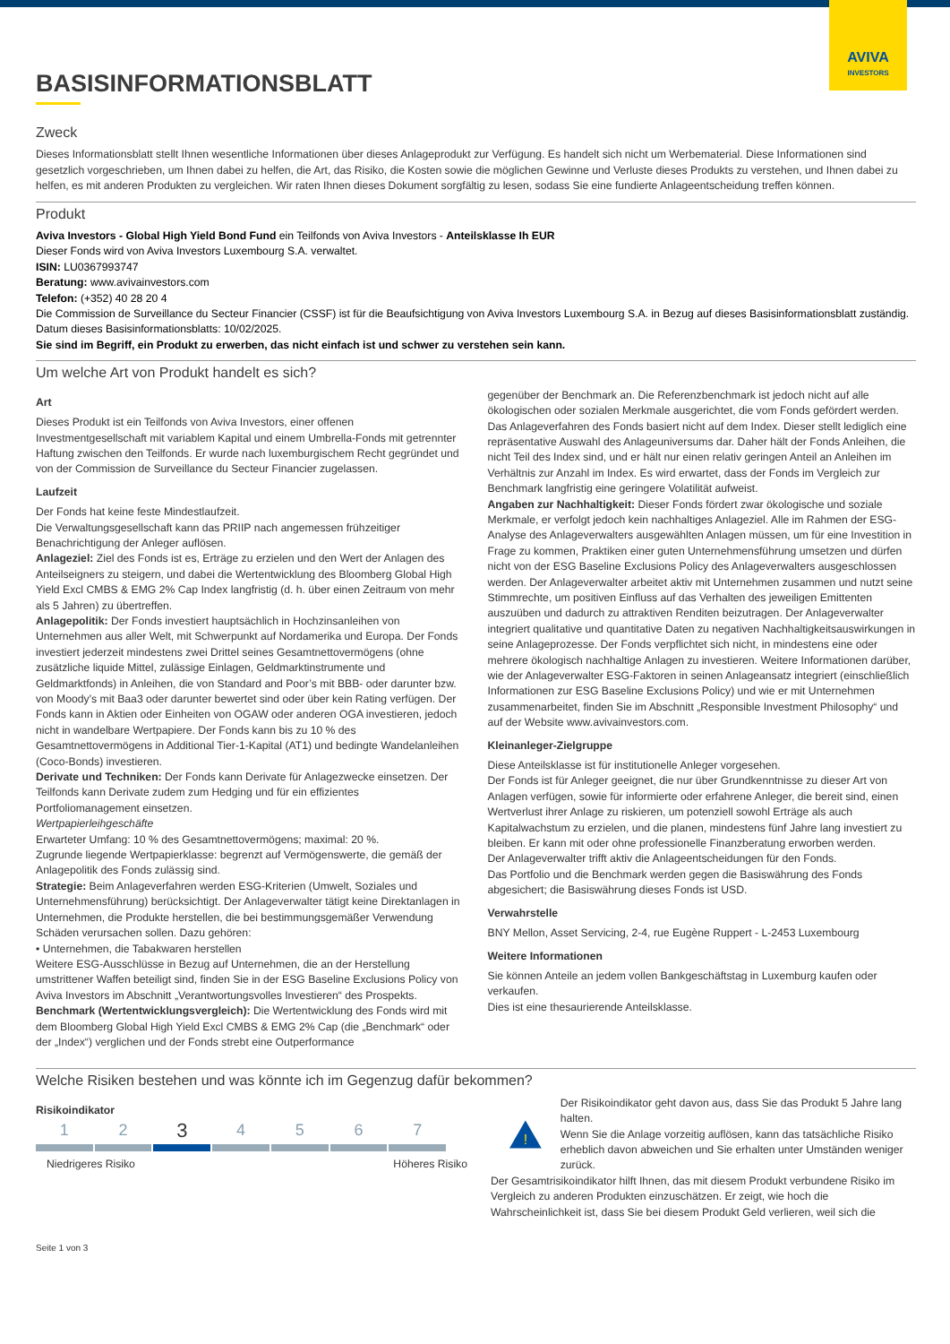AVIVA
INVESTORS
BASISINFORMATIONSBLATT
Zweck
Dieses Informationsblatt stellt Ihnen wesentliche Informationen über dieses Anlageprodukt zur Verfügung. Es handelt sich nicht um Werbematerial. Diese Informationen sind gesetzlich vorgeschrieben, um Ihnen dabei zu helfen, die Art, das Risiko, die Kosten sowie die möglichen Gewinne und Verluste dieses Produkts zu verstehen, und Ihnen dabei zu helfen, es mit anderen Produkten zu vergleichen. Wir raten Ihnen dieses Dokument sorgfältig zu lesen, sodass Sie eine fundierte Anlageentscheidung treffen können.
Produkt
Aviva Investors - Global High Yield Bond Fund ein Teilfonds von Aviva Investors - Anteilsklasse Ih EUR
Dieser Fonds wird von Aviva Investors Luxembourg S.A. verwaltet.
ISIN: LU0367993747
Beratung: www.avivainvestors.com
Telefon: (+352) 40 28 20 4
Die Commission de Surveillance du Secteur Financier (CSSF) ist für die Beaufsichtigung von Aviva Investors Luxembourg S.A. in Bezug auf dieses Basisinformationsblatt zuständig.
Datum dieses Basisinformationsblatts: 10/02/2025.
Sie sind im Begriff, ein Produkt zu erwerben, das nicht einfach ist und schwer zu verstehen sein kann.
Um welche Art von Produkt handelt es sich?
Art
Dieses Produkt ist ein Teilfonds von Aviva Investors, einer offenen Investmentgesellschaft mit variablem Kapital und einem Umbrella-Fonds mit getrennter Haftung zwischen den Teilfonds. Er wurde nach luxemburgischem Recht gegründet und von der Commission de Surveillance du Secteur Financier zugelassen.
Laufzeit
Der Fonds hat keine feste Mindestlaufzeit.
Die Verwaltungsgesellschaft kann das PRIIP nach angemessen frühzeitiger Benachrichtigung der Anleger auflösen.
Anlageziel: Ziel des Fonds ist es, Erträge zu erzielen und den Wert der Anlagen des Anteilseigners zu steigern, und dabei die Wertentwicklung des Bloomberg Global High Yield Excl CMBS & EMG 2% Cap Index langfristig (d. h. über einen Zeitraum von mehr als 5 Jahren) zu übertreffen.
Anlagepolitik: Der Fonds investiert hauptsächlich in Hochzinsanleihen von Unternehmen aus aller Welt, mit Schwerpunkt auf Nordamerika und Europa. Der Fonds investiert jederzeit mindestens zwei Drittel seines Gesamtnettovermögens (ohne zusätzliche liquide Mittel, zulässige Einlagen, Geldmarktinstrumente und Geldmarktfonds) in Anleihen, die von Standard and Poor’s mit BBB- oder darunter bzw. von Moody’s mit Baa3 oder darunter bewertet sind oder über kein Rating verfügen. Der Fonds kann in Aktien oder Einheiten von OGAW oder anderen OGA investieren, jedoch nicht in wandelbare Wertpapiere. Der Fonds kann bis zu 10 % des Gesamtnettovermögens in Additional Tier-1-Kapital (AT1) und bedingte Wandelanleihen (Coco-Bonds) investieren.
Derivate und Techniken: Der Fonds kann Derivate für Anlagezwecke einsetzen. Der Teilfonds kann Derivate zudem zum Hedging und für ein effizientes Portfoliomanagement einsetzen.
Wertpapierleihgeschäfte
Erwarteter Umfang: 10 % des Gesamtnettovermögens; maximal: 20 %.
Zugrunde liegende Wertpapierklasse: begrenzt auf Vermögenswerte, die gemäß der Anlagepolitik des Fonds zulässig sind.
Strategie: Beim Anlageverfahren werden ESG-Kriterien (Umwelt, Soziales und Unternehmensführung) berücksichtigt. Der Anlageverwalter tätigt keine Direktanlagen in Unternehmen, die Produkte herstellen, die bei bestimmungsgemäßer Verwendung Schäden verursachen sollen. Dazu gehören:
• Unternehmen, die Tabakwaren herstellen
Weitere ESG-Ausschlüsse in Bezug auf Unternehmen, die an der Herstellung umstrittener Waffen beteiligt sind, finden Sie in der ESG Baseline Exclusions Policy von Aviva Investors im Abschnitt „Verantwortungsvolles Investieren“ des Prospekts.
Benchmark (Wertentwicklungsvergleich): Die Wertentwicklung des Fonds wird mit dem Bloomberg Global High Yield Excl CMBS & EMG 2% Cap (die „Benchmark“ oder der „Index“) verglichen und der Fonds strebt eine Outperformance
gegenüber der Benchmark an. Die Referenzbenchmark ist jedoch nicht auf alle ökologischen oder sozialen Merkmale ausgerichtet, die vom Fonds gefördert werden. Das Anlageverfahren des Fonds basiert nicht auf dem Index. Dieser stellt lediglich eine repräsentative Auswahl des Anlageuniversums dar. Daher hält der Fonds Anleihen, die nicht Teil des Index sind, und er hält nur einen relativ geringen Anteil an Anleihen im Verhältnis zur Anzahl im Index. Es wird erwartet, dass der Fonds im Vergleich zur Benchmark langfristig eine geringere Volatilität aufweist.
Angaben zur Nachhaltigkeit: Dieser Fonds fördert zwar ökologische und soziale Merkmale, er verfolgt jedoch kein nachhaltiges Anlageziel. Alle im Rahmen der ESG-Analyse des Anlageverwalters ausgewählten Anlagen müssen, um für eine Investition in Frage zu kommen, Praktiken einer guten Unternehmensführung umsetzen und dürfen nicht von der ESG Baseline Exclusions Policy des Anlageverwalters ausgeschlossen werden. Der Anlageverwalter arbeitet aktiv mit Unternehmen zusammen und nutzt seine Stimmrechte, um positiven Einfluss auf das Verhalten des jeweiligen Emittenten auszuüben und dadurch zu attraktiven Renditen beizutragen. Der Anlageverwalter integriert qualitative und quantitative Daten zu negativen Nachhaltigkeitsauswirkungen in seine Anlageprozesse. Der Fonds verpflichtet sich nicht, in mindestens eine oder mehrere ökologisch nachhaltige Anlagen zu investieren. Weitere Informationen darüber, wie der Anlageverwalter ESG-Faktoren in seinen Anlageansatz integriert (einschließlich Informationen zur ESG Baseline Exclusions Policy) und wie er mit Unternehmen zusammenarbeitet, finden Sie im Abschnitt „Responsible Investment Philosophy“ und auf der Website www.avivainvestors.com.
Kleinanleger-Zielgruppe
Diese Anteilsklasse ist für institutionelle Anleger vorgesehen.
Der Fonds ist für Anleger geeignet, die nur über Grundkenntnisse zu dieser Art von Anlagen verfügen, sowie für informierte oder erfahrene Anleger, die bereit sind, einen Wertverlust ihrer Anlage zu riskieren, um potenziell sowohl Erträge als auch Kapitalwachstum zu erzielen, und die planen, mindestens fünf Jahre lang investiert zu bleiben. Er kann mit oder ohne professionelle Finanzberatung erworben werden.
Der Anlageverwalter trifft aktiv die Anlageentscheidungen für den Fonds.
Das Portfolio und die Benchmark werden gegen die Basiswährung des Fonds abgesichert; die Basiswährung dieses Fonds ist USD.
Verwahrstelle
BNY Mellon, Asset Servicing, 2-4, rue Eugène Ruppert - L-2453 Luxembourg
Weitere Informationen
Sie können Anteile an jedem vollen Bankgeschäftstag in Luxemburg kaufen oder verkaufen.
Dies ist eine thesaurierende Anteilsklasse.
Welche Risiken bestehen und was könnte ich im Gegenzug dafür bekommen?
Risikoindikator
1 2
3
4 5 6 7
Niedrigeres Risiko Höheres Risiko
!
Der Risikoindikator geht davon aus, dass Sie das Produkt 5 Jahre lang halten.
Wenn Sie die Anlage vorzeitig auflösen, kann das tatsächliche Risiko erheblich davon abweichen und Sie erhalten unter Umständen weniger zurück.
Der Gesamtrisikoindikator hilft Ihnen, das mit diesem Produkt verbundene Risiko im Vergleich zu anderen Produkten einzuschätzen. Er zeigt, wie hoch die Wahrscheinlichkeit ist, dass Sie bei diesem Produkt Geld verlieren, weil sich die
Seite 1 von 3